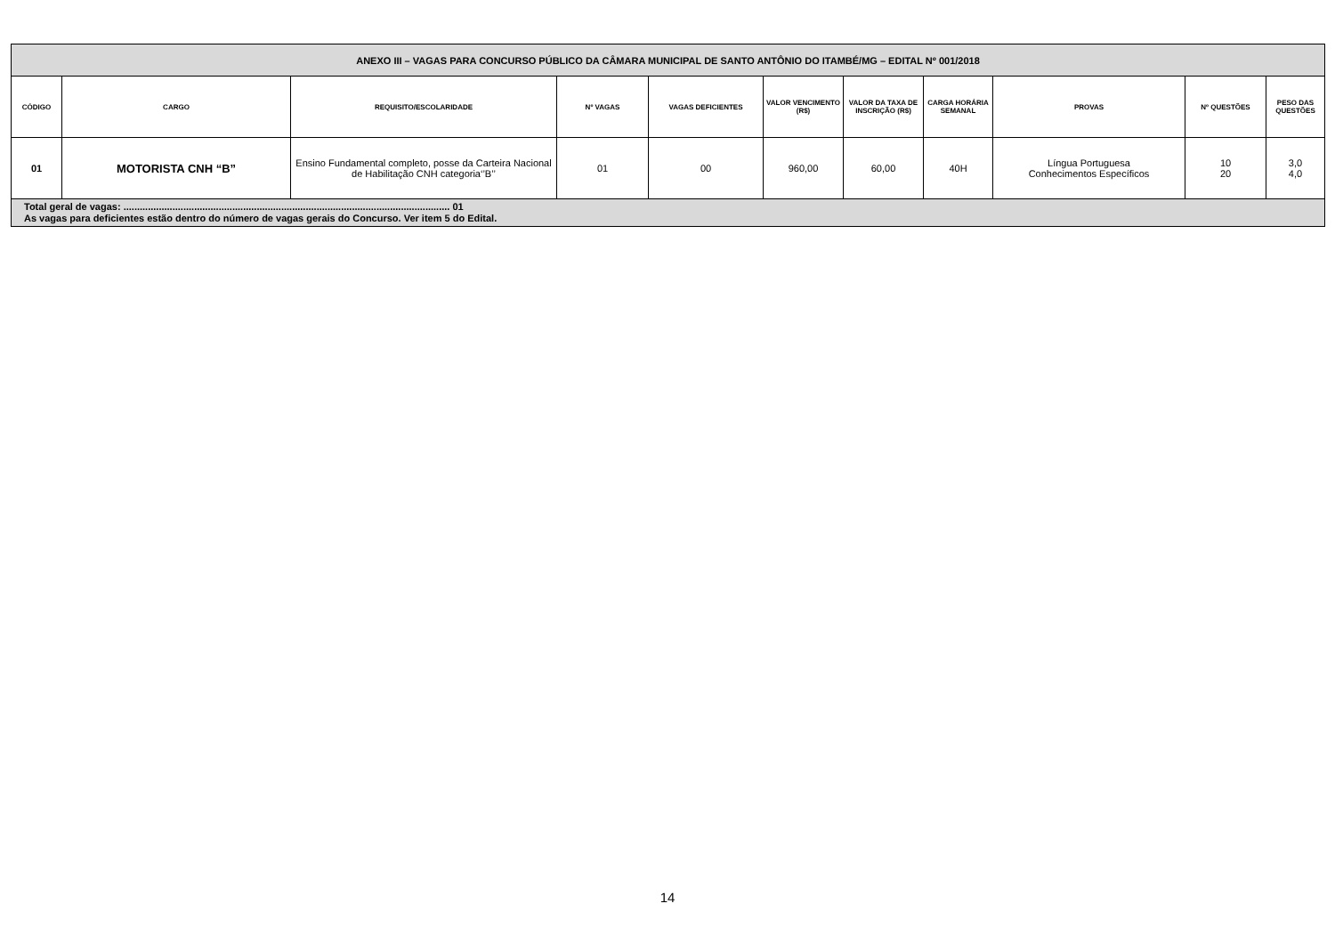| ANEXO III – VAGAS PARA CONCURSO PÚBLICO DA CÂMARA MUNICIPAL DE SANTO ANTÔNIO DO ITAMBÉ/MG – EDITAL Nº 001/2018 | | | | | | | | | | |
| CÓDIGO | CARGO | REQUISITO/ESCOLARIDADE | Nº VAGAS | VAGAS DEFICIENTES | VALOR VENCIMENTO (R$) | VALOR DA TAXA DE INSCRIÇÃO (R$) | CARGA HORÁRIA SEMANAL | PROVAS | Nº QUESTÕES | PESO DAS QUESTÕES |
| 01 | MOTORISTA CNH “B” | Ensino Fundamental completo, posse da Carteira Nacional de Habilitação CNH categoria‘’B’’ | 01 | 00 | 960,00 | 60,00 | 40H | Língua Portuguesa Conhecimentos Específicos | 10 20 | 3,0 4,0 |
| Total geral de vagas: ........................................................................................................................ 01 As vagas para deficientes estão dentro do número de vagas gerais do Concurso. Ver item 5 do Edital. | | | | | | | | | | |
14